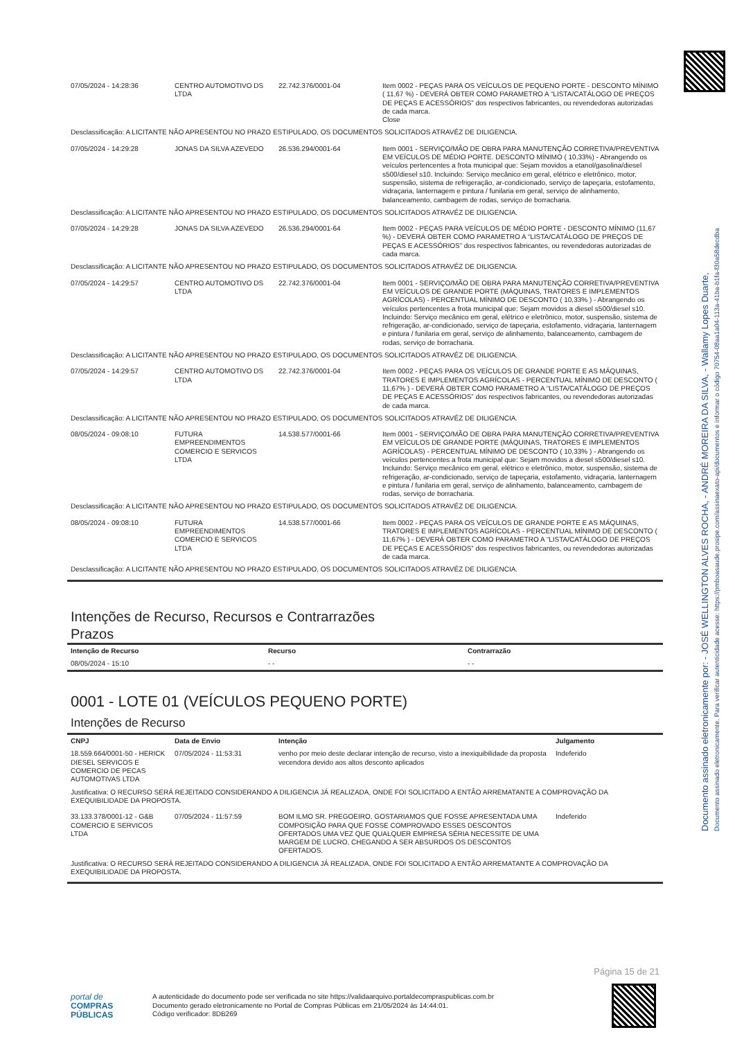Documento assinado eletronicamente por: - JOSÉ WELLINGTON ALVES ROCHA, - ANDRÉ MOREIRA DA SILVA, - Wallamy Lopes Duarte,
Documento assinado eletronicamente. Para verificar autenticidade acesse: https://pmboasaude.prosipe.com/assinaexato-api/documentos e informar o código 70754-08aa1a04-113a-41ba-b1fa-f30a58decdba
| 07/05/2024 - 14:28:36 | CENTRO AUTOMOTIVO DS LTDA | 22.742.376/0001-04 | Item 0002 - PEÇAS PARA OS VEÍCULOS DE PEQUENO PORTE - DESCONTO MÍNIMO ( 11,67 %) - DEVERÁ OBTER COMO PARAMETRO A “LISTA/CATÁLOGO DE PREÇOS DE PEÇAS E ACESSÓRIOS” dos respectivos fabricantes, ou revendedoras autorizadas de cada marca. Close |
| Desclassificação: A LICITANTE NÃO APRESENTOU NO PRAZO ESTIPULADO, OS DOCUMENTOS SOLICITADOS ATRAVÉZ DE DILIGENCIA. | | | |
| 07/05/2024 - 14:29:28 | JONAS DA SILVA AZEVEDO | 26.536.294/0001-64 | Item 0001 - SERVIÇO/MÃO DE OBRA PARA MANUTENÇÃO CORRETIVA/PREVENTIVA EM VEÍCULOS DE MÉDIO PORTE. DESCONTO MÍNIMO ( 10,33%) - Abrangendo os veículos pertencentes a frota municipal que: Sejam movidos a etanol/gasolina/diesel s500/diesel s10. Incluindo: Serviço mecânico em geral, elétrico e eletrônico, motor, suspensão, sistema de refrigeração, ar-condicionado, serviço de tapeçaria, estofamento, vidraçaria, lanternagem e pintura / funilaria em geral, serviço de alinhamento, balanceamento, cambagem de rodas, serviço de borracharia. |
| Desclassificação: A LICITANTE NÃO APRESENTOU NO PRAZO ESTIPULADO, OS DOCUMENTOS SOLICITADOS ATRAVÉZ DE DILIGENCIA. | | | |
| 07/05/2024 - 14:29:28 | JONAS DA SILVA AZEVEDO | 26.536.294/0001-64 | Item 0002 - PEÇAS PARA VEÍCULOS DE MÉDIO PORTE - DESCONTO MÍNIMO (11,67 %) - DEVERÁ OBTER COMO PARAMETRO A “LISTA/CATÁLOGO DE PREÇOS DE PEÇAS E ACESSÓRIOS” dos respectivos fabricantes, ou revendedoras autorizadas de cada marca. |
| Desclassificação: A LICITANTE NÃO APRESENTOU NO PRAZO ESTIPULADO, OS DOCUMENTOS SOLICITADOS ATRAVÉZ DE DILIGENCIA. | | | |
| 07/05/2024 - 14:29:57 | CENTRO AUTOMOTIVO DS LTDA | 22.742.376/0001-04 | Item 0001 - SERVIÇO/MÃO DE OBRA PARA MANUTENÇÃO CORRETIVA/PREVENTIVA EM VEÍCULOS DE GRANDE PORTE (MÁQUINAS, TRATORES E IMPLEMENTOS AGRÍCOLAS) - PERCENTUAL MÍNIMO DE DESCONTO ( 10,33% ) - Abrangendo os veículos pertencentes a frota municipal que: Sejam movidos a diesel s500/diesel s10. Incluindo: Serviço mecânico em geral, elétrico e eletrônico, motor, suspensão, sistema de refrigeração, ar-condicionado, serviço de tapeçaria, estofamento, vidraçaria, lanternagem e pintura / funilaria em geral, serviço de alinhamento, balanceamento, cambagem de rodas, serviço de borracharia. |
| Desclassificação: A LICITANTE NÃO APRESENTOU NO PRAZO ESTIPULADO, OS DOCUMENTOS SOLICITADOS ATRAVÉZ DE DILIGENCIA. | | | |
| 07/05/2024 - 14:29:57 | CENTRO AUTOMOTIVO DS LTDA | 22.742.376/0001-04 | Item 0002 - PEÇAS PARA OS VEÍCULOS DE GRANDE PORTE E AS MÁQUINAS, TRATORES E IMPLEMENTOS AGRÍCOLAS - PERCENTUAL MÍNIMO DE DESCONTO ( 11,67% ) - DEVERÁ OBTER COMO PARAMETRO A “LISTA/CATÁLOGO DE PREÇOS DE PEÇAS E ACESSÓRIOS” dos respectivos fabricantes, ou revendedoras autorizadas de cada marca. |
| Desclassificação: A LICITANTE NÃO APRESENTOU NO PRAZO ESTIPULADO, OS DOCUMENTOS SOLICITADOS ATRAVÉZ DE DILIGENCIA. | | | |
| 08/05/2024 - 09:08:10 | FUTURA EMPREENDIMENTOS COMERCIO E SERVICOS LTDA | 14.538.577/0001-66 | Item 0001 - SERVIÇO/MÃO DE OBRA PARA MANUTENÇÃO CORRETIVA/PREVENTIVA EM VEÍCULOS DE GRANDE PORTE (MÁQUINAS, TRATORES E IMPLEMENTOS AGRÍCOLAS) - PERCENTUAL MÍNIMO DE DESCONTO ( 10,33% ) - Abrangendo os veículos pertencentes a frota municipal que: Sejam movidos a diesel s500/diesel s10. Incluindo: Serviço mecânico em geral, elétrico e eletrônico, motor, suspensão, sistema de refrigeração, ar-condicionado, serviço de tapeçaria, estofamento, vidraçaria, lanternagem e pintura / funilaria em geral, serviço de alinhamento, balanceamento, cambagem de rodas, serviço de borracharia. |
| Desclassificação: A LICITANTE NÃO APRESENTOU NO PRAZO ESTIPULADO, OS DOCUMENTOS SOLICITADOS ATRAVÉZ DE DILIGENCIA. | | | |
| 08/05/2024 - 09:08:10 | FUTURA EMPREENDIMENTOS COMERCIO E SERVICOS LTDA | 14.538.577/0001-66 | Item 0002 - PEÇAS PARA OS VEÍCULOS DE GRANDE PORTE E AS MÁQUINAS, TRATORES E IMPLEMENTOS AGRÍCOLAS - PERCENTUAL MÍNIMO DE DESCONTO ( 11,67% ) - DEVERÁ OBTER COMO PARAMETRO A “LISTA/CATÁLOGO DE PREÇOS DE PEÇAS E ACESSÓRIOS” dos respectivos fabricantes, ou revendedoras autorizadas de cada marca. |
| Desclassificação: A LICITANTE NÃO APRESENTOU NO PRAZO ESTIPULADO, OS DOCUMENTOS SOLICITADOS ATRAVÉZ DE DILIGENCIA. | | | |
Intenções de Recurso, Recursos e Contrarrazões
Prazos
| Intenção de Recurso | Recurso | Contrarrazão |
| --- | --- | --- |
| 08/05/2024 - 15:10 | - - | - - |
0001 - LOTE 01 (VEÍCULOS PEQUENO PORTE)
Intenções de Recurso
| CNPJ | Data de Envio | Intenção | Julgamento |
| --- | --- | --- | --- |
| 18.559.664/0001-50 - HERICK DIESEL SERVICOS E COMERCIO DE PECAS AUTOMOTIVAS LTDA | 07/05/2024 - 11:53:31 | venho por meio deste declarar intenção de recurso, visto a inexiquibilidade da proposta vecendora devido aos altos desconto aplicados | Indeferido |
| Justificativa: O RECURSO SERÁ REJEITADO CONSIDERANDO A DILIGENCIA JÁ REALIZADA, ONDE FOI SOLICITADO A ENTÃO ARREMATANTE A COMPROVAÇÃO DA EXEQUIBILIDADE DA PROPOSTA. | | | |
| 33.133.378/0001-12 - G&B COMERCIO E SERVICOS LTDA | 07/05/2024 - 11:57:59 | BOM ILMO SR. PREGOEIRO, GOSTARIAMOS QUE FOSSE APRESENTADA UMA COMPOSIÇÃO PARA QUE FOSSE COMPROVADO ESSES DESCONTOS OFERTADOS UMA VEZ QUE QUALQUER EMPRESA SÉRIA NECESSITE DE UMA MARGEM DE LUCRO, CHEGANDO A SER ABSURDOS OS DESCONTOS OFERTADOS. | Indeferido |
| Justificativa: O RECURSO SERÁ REJEITADO CONSIDERANDO A DILIGENCIA JÁ REALIZADA, ONDE FOI SOLICITADO A ENTÃO ARREMATANTE A COMPROVAÇÃO DA EXEQUIBILIDADE DA PROPOSTA. | | | |
Página 15 de 21
portal de
COMPRAS
PÚBLICAS
A autenticidade do documento pode ser verificada no site https://validaarquivo.portaldecompraspublicas.com.br
Documento gerado eletronicamente no Portal de Compras Públicas em 21/05/2024 às 14:44:01.
Código verificador: 8DB269